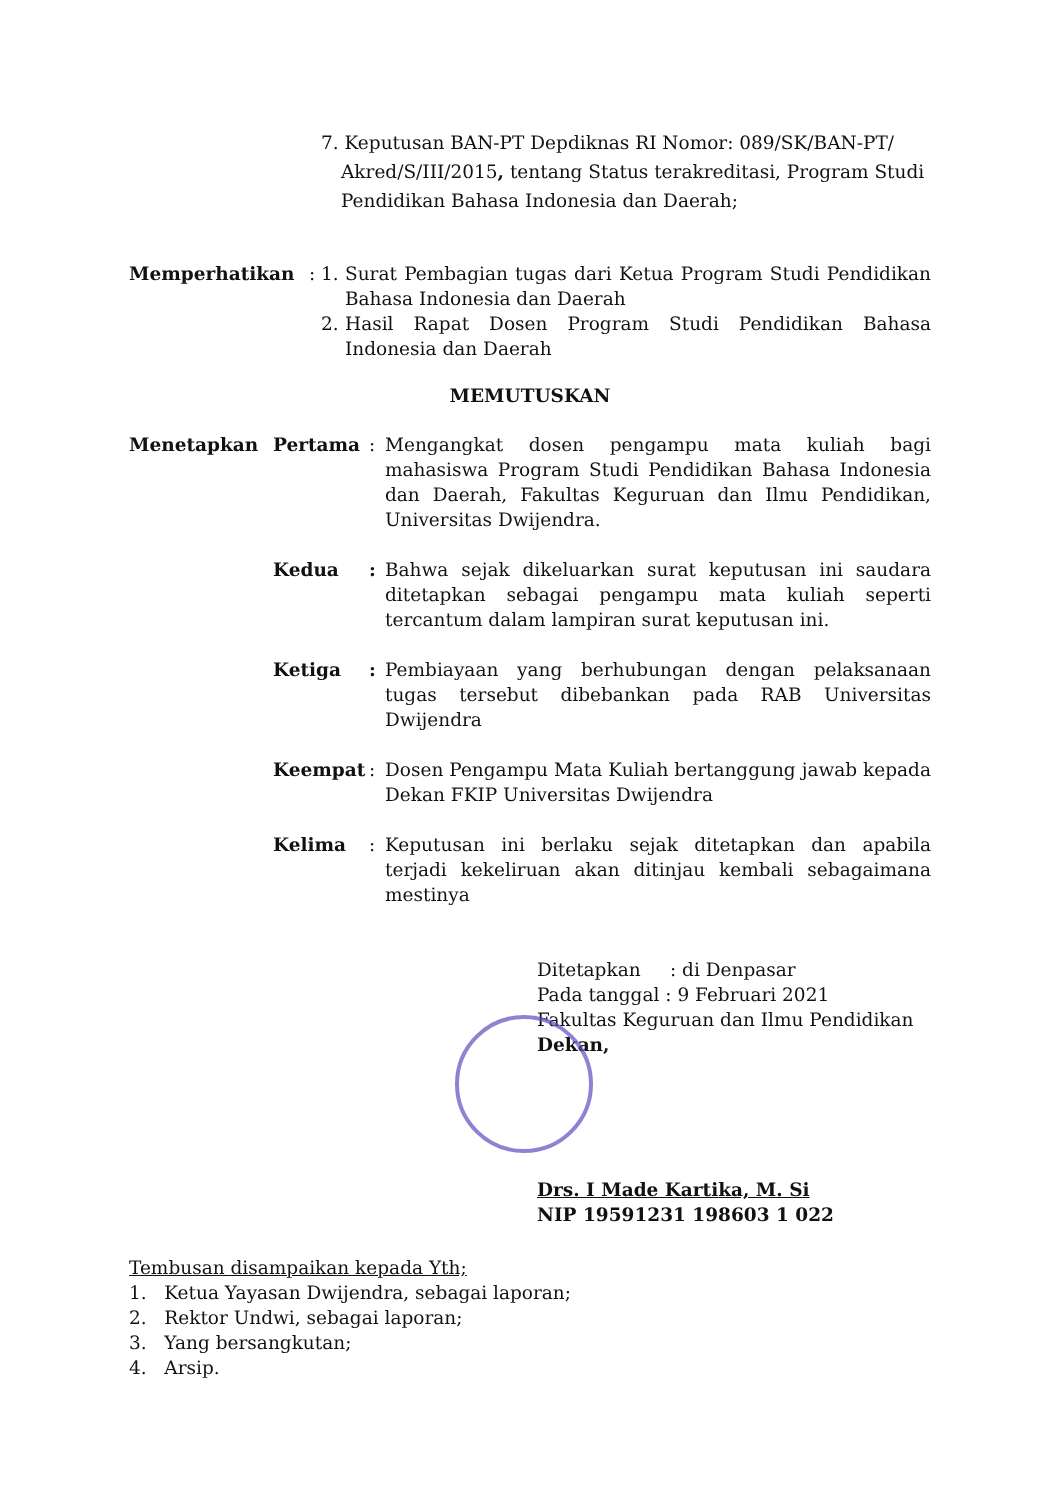7. Keputusan BAN-PT Depdiknas RI Nomor: 089/SK/BAN-PT/
Akred/S/III/2015, tentang Status terakreditasi, Program Studi Pendidikan Bahasa Indonesia dan Daerah;
Memperhatikan : 1. Surat Pembagian tugas dari Ketua Program Studi Pendidikan Bahasa Indonesia dan Daerah
2. Hasil Rapat Dosen Program Studi Pendidikan Bahasa Indonesia dan Daerah
MEMUTUSKAN
Menetapkan Pertama : Mengangkat dosen pengampu mata kuliah bagi mahasiswa Program Studi Pendidikan Bahasa Indonesia dan Daerah, Fakultas Keguruan dan Ilmu Pendidikan, Universitas Dwijendra.
Kedua : Bahwa sejak dikeluarkan surat keputusan ini saudara ditetapkan sebagai pengampu mata kuliah seperti tercantum dalam lampiran surat keputusan ini.
Ketiga : Pembiayaan yang berhubungan dengan pelaksanaan tugas tersebut dibebankan pada RAB Universitas Dwijendra
Keempat : Dosen Pengampu Mata Kuliah bertanggung jawab kepada Dekan FKIP Universitas Dwijendra
Kelima : Keputusan ini berlaku sejak ditetapkan dan apabila terjadi kekeliruan akan ditinjau kembali sebagaimana mestinya
Ditetapkan : di Denpasar
Pada tanggal : 9 Februari 2021
Fakultas Keguruan dan Ilmu Pendidikan
Dekan,
Drs. I Made Kartika, M. Si
NIP 19591231 198603 1 022
Tembusan disampaikan kepada Yth;
1. Ketua Yayasan Dwijendra, sebagai laporan;
2. Rektor Undwi, sebagai laporan;
3. Yang bersangkutan;
4. Arsip.